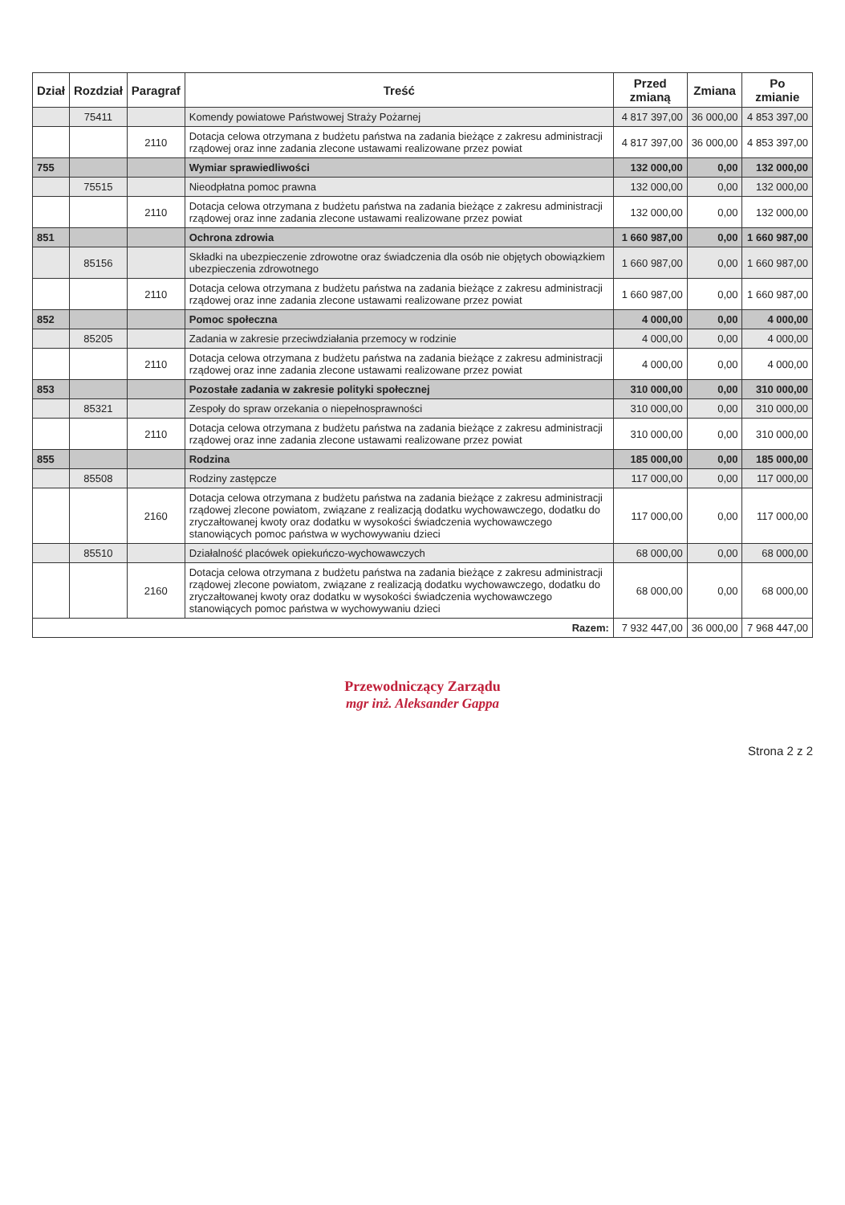| Dział | Rozdział | Paragraf | Treść | Przed zmianą | Zmiana | Po zmianie |
| --- | --- | --- | --- | --- | --- | --- |
| | 75411 | | Komendy powiatowe Państwowej Straży Pożarnej | 4 817 397,00 | 36 000,00 | 4 853 397,00 |
| | | 2110 | Dotacja celowa otrzymana z budżetu państwa na zadania bieżące z zakresu administracji rządowej oraz inne zadania zlecone ustawami realizowane przez powiat | 4 817 397,00 | 36 000,00 | 4 853 397,00 |
| 755 | | | Wymiar sprawiedliwości | 132 000,00 | 0,00 | 132 000,00 |
| | 75515 | | Nieodpłatna pomoc prawna | 132 000,00 | 0,00 | 132 000,00 |
| | | 2110 | Dotacja celowa otrzymana z budżetu państwa na zadania bieżące z zakresu administracji rządowej oraz inne zadania zlecone ustawami realizowane przez powiat | 132 000,00 | 0,00 | 132 000,00 |
| 851 | | | Ochrona zdrowia | 1 660 987,00 | 0,00 | 1 660 987,00 |
| | 85156 | | Składki na ubezpieczenie zdrowotne oraz świadczenia dla osób nie objętych obowiązkiem ubezpieczenia zdrowotnego | 1 660 987,00 | 0,00 | 1 660 987,00 |
| | | 2110 | Dotacja celowa otrzymana z budżetu państwa na zadania bieżące z zakresu administracji rządowej oraz inne zadania zlecone ustawami realizowane przez powiat | 1 660 987,00 | 0,00 | 1 660 987,00 |
| 852 | | | Pomoc społeczna | 4 000,00 | 0,00 | 4 000,00 |
| | 85205 | | Zadania w zakresie przeciwdziałania przemocy w rodzinie | 4 000,00 | 0,00 | 4 000,00 |
| | | 2110 | Dotacja celowa otrzymana z budżetu państwa na zadania bieżące z zakresu administracji rządowej oraz inne zadania zlecone ustawami realizowane przez powiat | 4 000,00 | 0,00 | 4 000,00 |
| 853 | | | Pozostałe zadania w zakresie polityki społecznej | 310 000,00 | 0,00 | 310 000,00 |
| | 85321 | | Zespoły do spraw orzekania o niepełnosprawności | 310 000,00 | 0,00 | 310 000,00 |
| | | 2110 | Dotacja celowa otrzymana z budżetu państwa na zadania bieżące z zakresu administracji rządowej oraz inne zadania zlecone ustawami realizowane przez powiat | 310 000,00 | 0,00 | 310 000,00 |
| 855 | | | Rodzina | 185 000,00 | 0,00 | 185 000,00 |
| | 85508 | | Rodziny zastępcze | 117 000,00 | 0,00 | 117 000,00 |
| | | 2160 | Dotacja celowa otrzymana z budżetu państwa na zadania bieżące z zakresu administracji rządowej zlecone powiatom, związane z realizacją dodatku wychowawczego, dodatku do zryczałtowanej kwoty oraz dodatku w wysokości świadczenia wychowawczego stanowiących pomoc państwa w wychowywaniu dzieci | 117 000,00 | 0,00 | 117 000,00 |
| | 85510 | | Działalność placówek opiekuńczo-wychowawczych | 68 000,00 | 0,00 | 68 000,00 |
| | | 2160 | Dotacja celowa otrzymana z budżetu państwa na zadania bieżące z zakresu administracji rządowej zlecone powiatom, związane z realizacją dodatku wychowawczego, dodatku do zryczałtowanej kwoty oraz dodatku w wysokości świadczenia wychowawczego stanowiących pomoc państwa w wychowywaniu dzieci | 68 000,00 | 0,00 | 68 000,00 |
| Razem: | | | | 7 932 447,00 | 36 000,00 | 7 968 447,00 |
Przewodniczący Zarządu
mgr inż. Aleksander Gappa
Strona 2 z 2